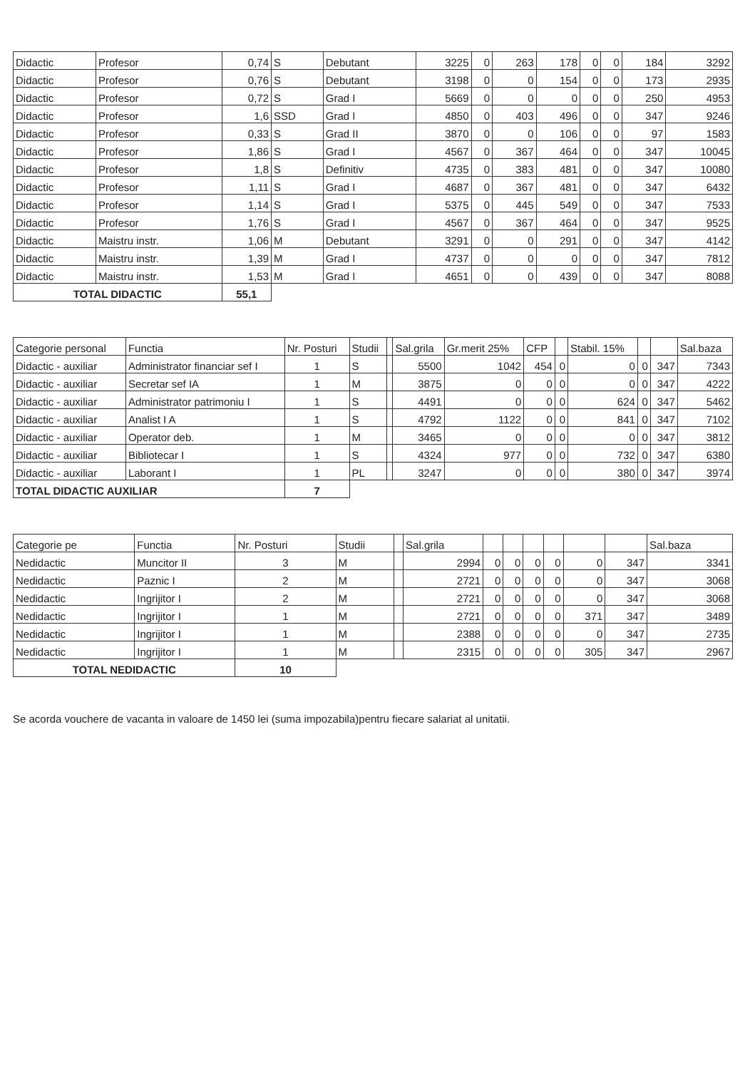| Didactic | Profesor | 0,74 | S | Debutant | 3225 | 0 | 263 | 178 | 0 | 0 | 184 | 3292 |
| Didactic | Profesor | 0,76 | S | Debutant | 3198 | 0 | 0 | 154 | 0 | 0 | 173 | 2935 |
| Didactic | Profesor | 0,72 | S | Grad I | 5669 | 0 | 0 | 0 | 0 | 0 | 250 | 4953 |
| Didactic | Profesor | 1,6 | SSD | Grad I | 4850 | 0 | 403 | 496 | 0 | 0 | 347 | 9246 |
| Didactic | Profesor | 0,33 | S | Grad II | 3870 | 0 | 0 | 106 | 0 | 0 | 97 | 1583 |
| Didactic | Profesor | 1,86 | S | Grad I | 4567 | 0 | 367 | 464 | 0 | 0 | 347 | 10045 |
| Didactic | Profesor | 1,8 | S | Definitiv | 4735 | 0 | 383 | 481 | 0 | 0 | 347 | 10080 |
| Didactic | Profesor | 1,11 | S | Grad I | 4687 | 0 | 367 | 481 | 0 | 0 | 347 | 6432 |
| Didactic | Profesor | 1,14 | S | Grad I | 5375 | 0 | 445 | 549 | 0 | 0 | 347 | 7533 |
| Didactic | Profesor | 1,76 | S | Grad I | 4567 | 0 | 367 | 464 | 0 | 0 | 347 | 9525 |
| Didactic | Maistru instr. | 1,06 | M | Debutant | 3291 | 0 | 0 | 291 | 0 | 0 | 347 | 4142 |
| Didactic | Maistru instr. | 1,39 | M | Grad I | 4737 | 0 | 0 | 0 | 0 | 0 | 347 | 7812 |
| Didactic | Maistru instr. | 1,53 | M | Grad I | 4651 | 0 | 0 | 439 | 0 | 0 | 347 | 8088 |
| TOTAL DIDACTIC | | 55,1 | | | | | | | | | | |
| Categorie personal | Functia | Nr. Posturi | Studii | | Sal.grila | Gr.merit 25% | CFP | | Stabil. 15% | | | Sal.baza |
| --- | --- | --- | --- | --- | --- | --- | --- | --- | --- | --- | --- | --- |
| Didactic - auxiliar | Administrator financiar sef I | 1 | S | | 5500 | 1042 | 454 | 0 | 0 | 0 | 347 | 7343 |
| Didactic - auxiliar | Secretar sef IA | 1 | M | | 3875 | 0 | 0 | 0 | 0 | 0 | 347 | 4222 |
| Didactic - auxiliar | Administrator patrimoniu I | 1 | S | | 4491 | 0 | 0 | 0 | 624 | 0 | 347 | 5462 |
| Didactic - auxiliar | Analist I A | 1 | S | | 4792 | 1122 | 0 | 0 | 841 | 0 | 347 | 7102 |
| Didactic - auxiliar | Operator deb. | 1 | M | | 3465 | 0 | 0 | 0 | 0 | 0 | 347 | 3812 |
| Didactic - auxiliar | Bibliotecar I | 1 | S | | 4324 | 977 | 0 | 0 | 732 | 0 | 347 | 6380 |
| Didactic - auxiliar | Laborant I | 1 | PL | | 3247 | 0 | 0 | 0 | 380 | 0 | 347 | 3974 |
| TOTAL DIDACTIC AUXILIAR | | 7 | | | | | | | | | | |
| Categorie pe | Functia | Nr. Posturi | Studii | | Sal.grila | | | | | | | Sal.baza |
| --- | --- | --- | --- | --- | --- | --- | --- | --- | --- | --- | --- | --- |
| Nedidactic | Muncitor II | 3 | M | | 2994 | 0 | 0 | 0 | 0 | 0 | 347 | 3341 |
| Nedidactic | Paznic I | 2 | M | | 2721 | 0 | 0 | 0 | 0 | 0 | 347 | 3068 |
| Nedidactic | Ingrijitor I | 2 | M | | 2721 | 0 | 0 | 0 | 0 | 0 | 347 | 3068 |
| Nedidactic | Ingrijitor I | 1 | M | | 2721 | 0 | 0 | 0 | 0 | 371 | 347 | 3489 |
| Nedidactic | Ingrijitor I | 1 | M | | 2388 | 0 | 0 | 0 | 0 | 0 | 347 | 2735 |
| Nedidactic | Ingrijitor I | 1 | M | | 2315 | 0 | 0 | 0 | 0 | 305 | 347 | 2967 |
| TOTAL NEDIDACTIC | | 10 | | | | | | | | | | |
Se acorda vouchere de vacanta in valoare de 1450 lei (suma impozabila)pentru fiecare salariat al unitatii.